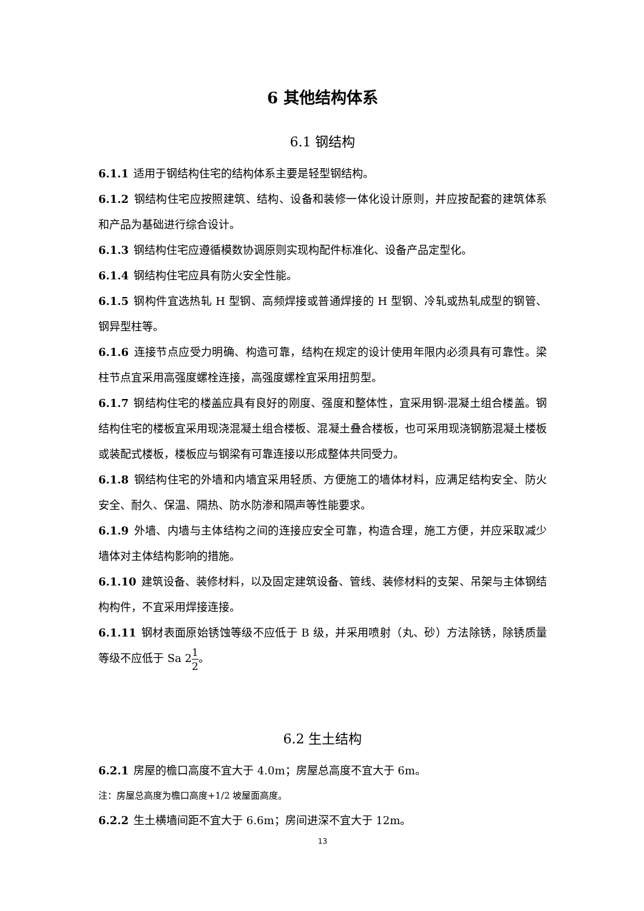6 其他结构体系
6.1 钢结构
6.1.1 适用于钢结构住宅的结构体系主要是轻型钢结构。
6.1.2 钢结构住宅应按照建筑、结构、设备和装修一体化设计原则，并应按配套的建筑体系和产品为基础进行综合设计。
6.1.3 钢结构住宅应遵循模数协调原则实现构配件标准化、设备产品定型化。
6.1.4 钢结构住宅应具有防火安全性能。
6.1.5 钢构件宜选热轧 H 型钢、高频焊接或普通焊接的 H 型钢、冷轧或热轧成型的钢管、钢异型柱等。
6.1.6 连接节点应受力明确、构造可靠，结构在规定的设计使用年限内必须具有可靠性。梁柱节点宜采用高强度螺栓连接，高强度螺栓宜采用扭剪型。
6.1.7 钢结构住宅的楼盖应具有良好的刚度、强度和整体性，宜采用钢-混凝土组合楼盖。钢结构住宅的楼板宜采用现浇混凝土组合楼板、混凝土叠合楼板，也可采用现浇钢筋混凝土楼板或装配式楼板，楼板应与钢梁有可靠连接以形成整体共同受力。
6.1.8 钢结构住宅的外墙和内墙宜采用轻质、方便施工的墙体材料，应满足结构安全、防火安全、耐久、保温、隔热、防水防渗和隔声等性能要求。
6.1.9 外墙、内墙与主体结构之间的连接应安全可靠，构造合理，施工方便，并应采取减少墙体对主体结构影响的措施。
6.1.10 建筑设备、装修材料，以及固定建筑设备、管线、装修材料的支架、吊架与主体钢结构构件，不宜采用焊接连接。
6.1.11 钢材表面原始锈蚀等级不应低于 B 级，并采用喷射（丸、砂）方法除锈，除锈质量等级不应低于 Sa 21 2。
6.2 生土结构
6.2.1 房屋的檐口高度不宜大于 4.0m；房屋总高度不宜大于 6m。
注：房屋总高度为檐口高度+1/2 坡屋面高度。
6.2.2 生土横墙间距不宜大于 6.6m；房间进深不宜大于 12m。
13